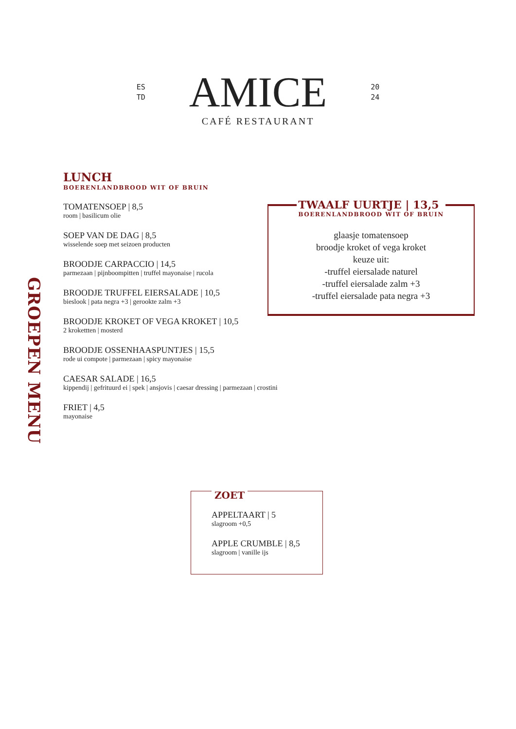ES
TD
AMICE
20
24
CAFÉ RESTAURANT
GROEPEN MENU
LUNCH
BOERENLANDBROOD WIT OF BRUIN
TOMATENSOEP | 8,5
room | basilicum olie
SOEP VAN DE DAG | 8,5
wisselende soep met seizoen producten
BROODJE CARPACCIO | 14,5
parmezaan | pijnboompitten | truffel mayonaise | rucola
BROODJE TRUFFEL EIERSALADE | 10,5
bieslook | pata negra +3 | gerookte zalm +3
BROODJE KROKET OF VEGA KROKET | 10,5
2 krokettten | mosterd
BROODJE OSSENHAASPUNTJES | 15,5
rode ui compote | parmezaan | spicy mayonaise
CAESAR SALADE | 16,5
kippendij | gefrituurd ei | spek | ansjovis | caesar dressing | parmezaan | crostini
FRIET | 4,5
mayonaise
TWAALF UURTJE | 13,5
BOERENLANDBROOD WIT OF BRUIN
glaasje tomatensoep
broodje kroket of vega kroket
keuze uit:
-truffel eiersalade naturel
-truffel eiersalade zalm +3
-truffel eiersalade pata negra +3
ZOET
APPELTAART | 5
slagroom +0,5
APPLE CRUMBLE | 8,5
slagroom | vanille ijs